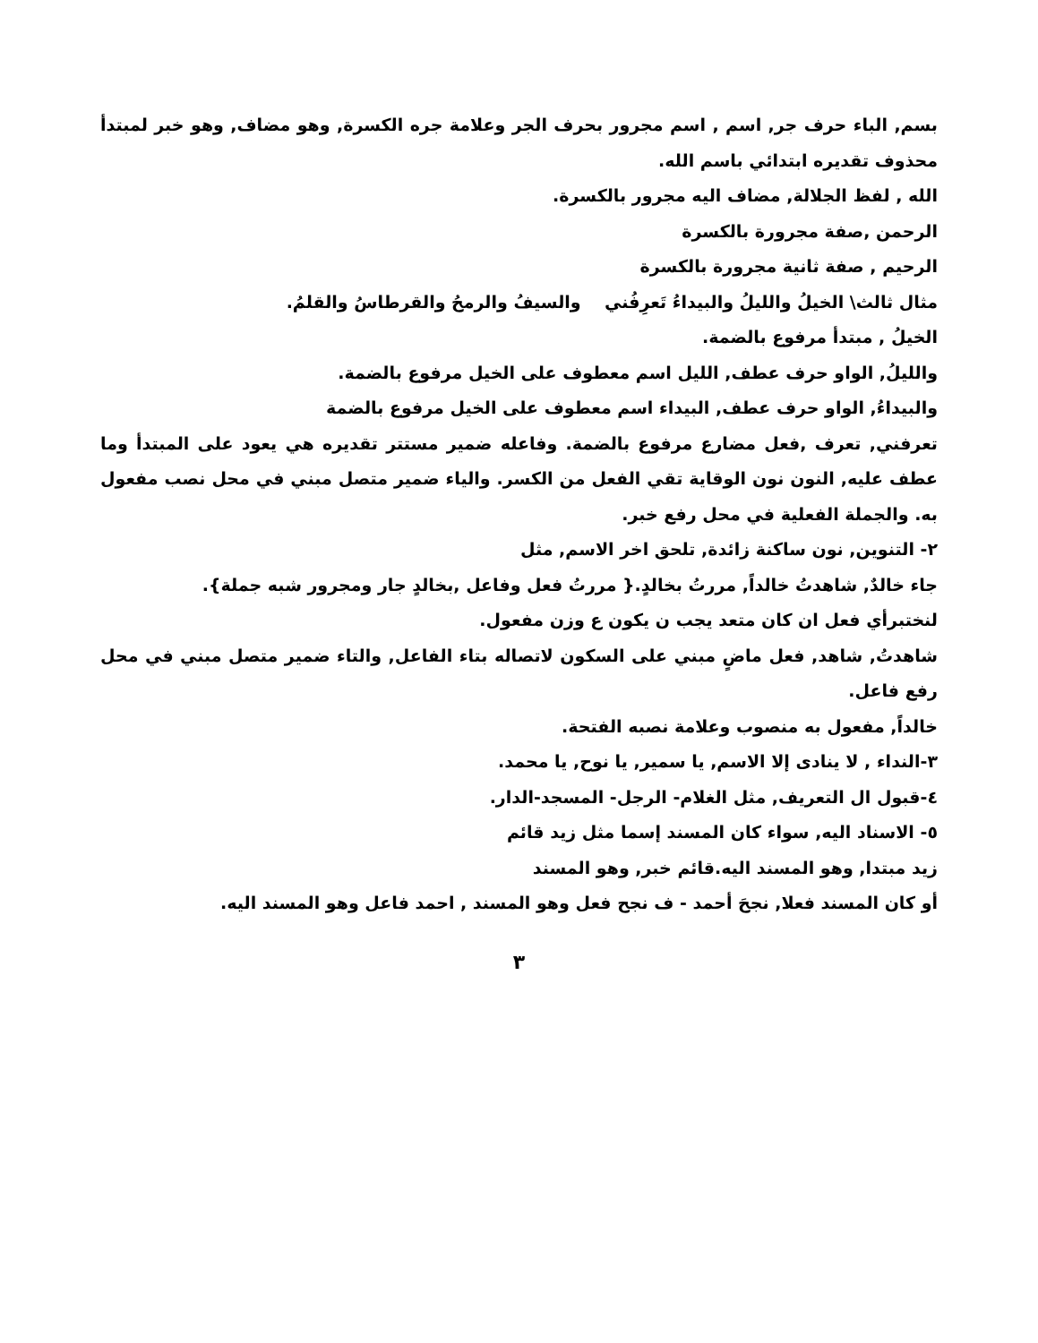بسم, الباء حرف جر, اسم , اسم مجرور بحرف الجر وعلامة جره الكسرة, وهو مضاف, وهو خبر لمبتدأ محذوف تقديره ابتدائي باسم الله.
الله , لفظ الجلالة, مضاف اليه مجرور بالكسرة.
الرحمن ,صفة مجرورة بالكسرة
الرحيم , صفة ثانية مجرورة بالكسرة
مثال ثالث\ الخيلُ والليلُ والبيداءُ تَعرِفُني والسيفُ والرمحُ والقرطاسُ والقلمُ.
الخيلُ , مبتدأ مرفوع بالضمة.
والليلُ, الواو حرف عطف, الليل اسم معطوف على الخيل مرفوع بالضمة.
والبيداءُ, الواو حرف عطف, البيداء اسم معطوف على الخيل مرفوع بالضمة
تعرفني, تعرف ,فعل مضارع مرفوع بالضمة. وفاعله ضمير مستتر تقديره هي يعود على المبتدأ وما عطف عليه, النون نون الوقاية تقي الفعل من الكسر. والياء ضمير متصل مبني في محل نصب مفعول به. والجملة الفعلية في محل رفع خبر.
٢- التنوين, نون ساكنة زائدة, تلحق اخر الاسم, مثل
جاء خالدٌ, شاهدتُ خالداً, مررتُ بخالدٍ.{ مررتُ فعل وفاعل ,بخالدٍ جار ومجرور شبه جملة}.
لنختبرأي فعل ان كان متعد يجب ن يكون ع وزن مفعول.
شاهدتُ, شاهد, فعل ماضٍ مبني على السكون لاتصاله بتاء الفاعل, والتاء ضمير متصل مبني في محل رفع فاعل.
خالداً, مفعول به منصوب وعلامة نصبه الفتحة.
٣-النداء , لا ينادى إلا الاسم, يا سمير, يا نوح, يا محمد.
٤-قبول ال التعريف, مثل الغلام- الرجل- المسجد-الدار.
٥- الاسناد اليه, سواء كان المسند إسما مثل زيد قائم
زيد مبتدا, وهو المسند اليه.قائم خبر, وهو المسند
أو كان المسند فعلا, نجحَ أحمد - ف نجح فعل وهو المسند , احمد فاعل وهو المسند اليه.
٣